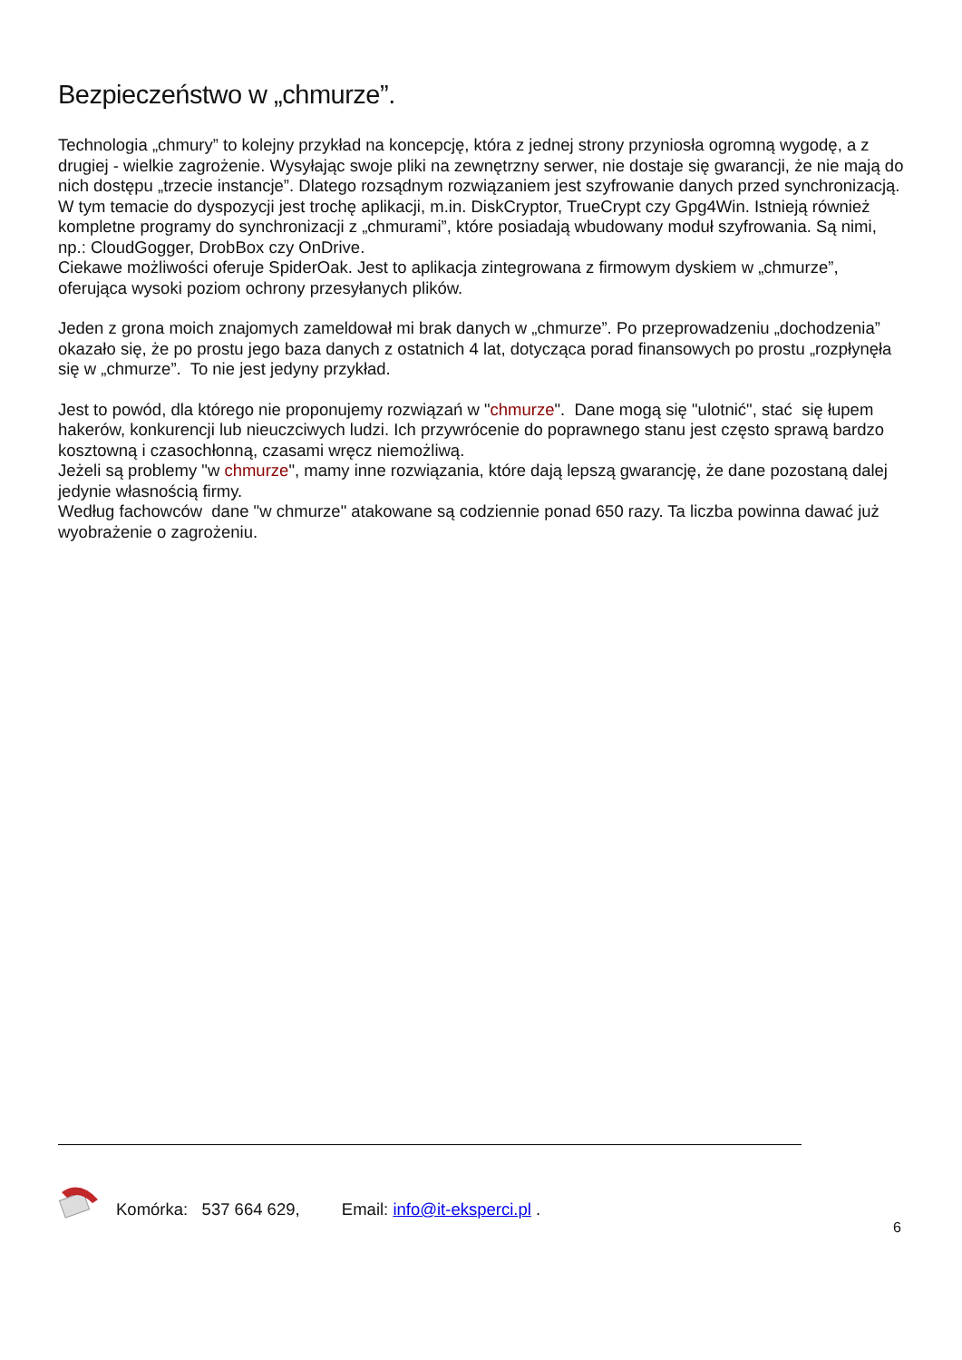Bezpieczeństwo w „chmurze”.
Technologia „chmury” to kolejny przykład na koncepcję, która z jednej strony przyniosła ogromną wygodę, a z drugiej - wielkie zagrożenie. Wysyłając swoje pliki na zewnętrzny serwer, nie dostaje się gwarancji, że nie mają do nich dostępu „trzecie instancje”. Dlatego rozsądnym rozwiązaniem jest szyfrowanie danych przed synchronizacją.
W tym temacie do dyspozycji jest trochę aplikacji, m.in. DiskCryptor, TrueCrypt czy Gpg4Win. Istnieją również kompletne programy do synchronizacji z „chmurami”, które posiadają wbudowany moduł szyfrowania. Są nimi, np.: CloudGogger, DrobBox czy OnDrive.
Ciekawe możliwości oferuje SpiderOak. Jest to aplikacja zintegrowana z firmowym dyskiem w „chmurze”, oferująca wysoki poziom ochrony przesyłanych plików.
Jeden z grona moich znajomych zameldował mi brak danych w „chmurze”. Po przeprowadzeniu „dochodzenia” okazało się, że po prostu jego baza danych z ostatnich 4 lat, dotycząca porad finansowych po prostu „rozpłynęła się w „chmurze”. To nie jest jedyny przykład.
Jest to powód, dla którego nie proponujemy rozwiązań w "chmurze". Dane mogą się "ulotnić", stać się łupem hakerów, konkurencji lub nieuczciwych ludzi. Ich przywrócenie do poprawnego stanu jest często sprawą bardzo kosztowną i czasochłonną, czasami wręcz niemożliwą.
Jeżeli są problemy "w chmurze", mamy inne rozwiązania, które dają lepszą gwarancję, że dane pozostaną dalej jedynie własnością firmy.
Według fachowców dane "w chmurze" atakowane są codziennie ponad 650 razy. Ta liczba powinna dawać już wyobrażenie o zagrożeniu.
Komórka: 537 664 629, Email: info@it-eksperci.pl .
6